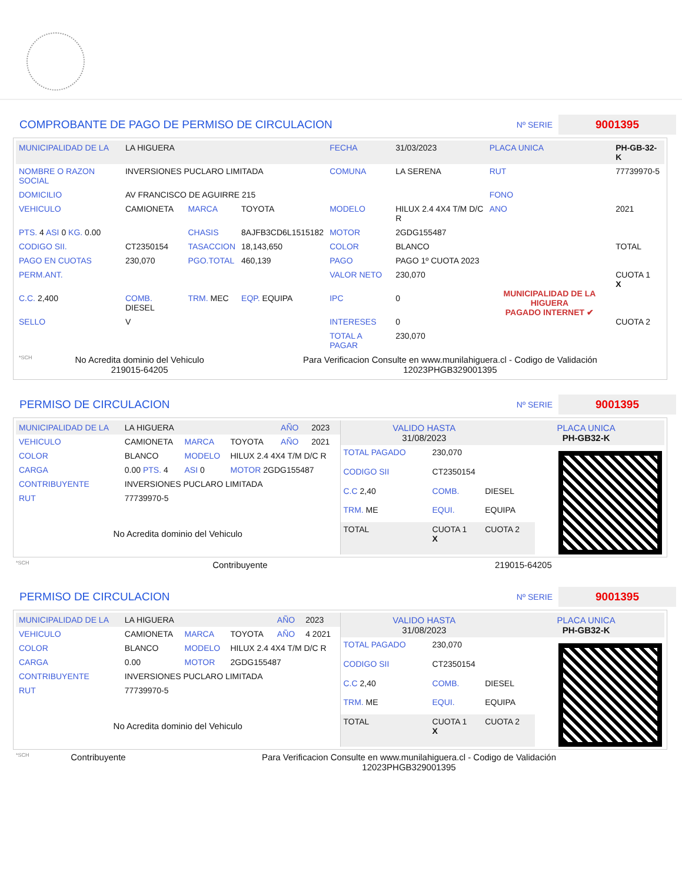COMPROBANTE DE PAGO DE PERMISO DE CIRCULACION
Nº SERIE 9001395
| MUNICIPALIDAD DE LA | LA HIGUERA | | | FECHA | 31/03/2023 | PLACA UNICA | PH-GB-32-K |
| NOMBRE O RAZON SOCIAL | INVERSIONES PUCLARO LIMITADA | | | COMUNA | LA SERENA | RUT | 77739970-5 |
| DOMICILIO | AV FRANCISCO DE AGUIRRE 215 | | | | | FONO | |
| VEHICULO | CAMIONETA | MARCA | TOYOTA | MODELO | HILUX 2.4 4X4 T/M D/C R | ANO | 2021 |
| PTS. 4 ASI 0 KG. 0.00 | | CHASIS | 8AJFB3CD6L1515182 | MOTOR | 2GDG155487 | | |
| CODIGO SII. | CT2350154 | TASACCION | 18,143,650 | COLOR | BLANCO | | TOTAL |
| PAGO EN CUOTAS | 230,070 | PGO.TOTAL | 460,139 | PAGO | PAGO 1º CUOTA 2023 | MUNICIPALIDAD DE LA HIGUERA PAGADO INTERNET ✔ | |
| PERM.ANT. | | | | VALOR NETO | 230,070 | | CUOTA 1 X |
| C.C. 2,400 | COMB. DIESEL | TRM. MEC | EQP. EQUIPA | IPC | 0 | | |
| SELLO | V | | | INTERESES | 0 | | CUOTA 2 |
| | | | | TOTAL A PAGAR | 230,070 | | |
| *SCH | No Acredita dominio del Vehiculo 219015-64205 | Para Verificacion Consulte en www.munilahiguera.cl - Codigo de Validación 12023PHGB329001395 |
PERMISO DE CIRCULACION
Nº SERIE 9001395
| MUNICIPALIDAD DE LA | LA HIGUERA | | | AÑO | 2023 |
| VEHICULO | CAMIONETA | MARCA | TOYOTA | AÑO | 2021 |
| COLOR | BLANCO | MODELO | HILUX 2.4 4X4 T/M D/C R | | |
| CARGA | 0.00 PTS. 4 | ASI 0 | MOTOR 2GDG155487 | | |
| CONTRIBUYENTE | INVERSIONES PUCLARO LIMITADA | | | | |
| RUT | 77739970-5 | | | | |
| No Acredita dominio del Vehiculo | | | | | |
| VALIDO HASTA 31/08/2023 | PLACA UNICA PH-GB32-K |
| TOTAL PAGADO | 230,070 | |
| CODIGO SII | CT2350154 | |
| C.C 2,40 | COMB. | DIESEL |
| TRM. ME | EQUI. | EQUIPA |
| TOTAL | CUOTA 1 X | CUOTA 2 |
| *SCH | Contribuyente | 219015-64205 |
PERMISO DE CIRCULACION
Nº SERIE 9001395
| MUNICIPALIDAD DE LA | LA HIGUERA | | | AÑO | 2023 |
| VEHICULO | CAMIONETA | MARCA | TOYOTA | AÑO | 4 2021 |
| COLOR | BLANCO | MODELO | HILUX 2.4 4X4 T/M D/C R | | |
| CARGA | 0.00 | MOTOR | 2GDG155487 | | |
| CONTRIBUYENTE | INVERSIONES PUCLARO LIMITADA | | | | |
| RUT | 77739970-5 | | | | |
| No Acredita dominio del Vehiculo | | | | | |
| VALIDO HASTA 31/08/2023 | PLACA UNICA PH-GB32-K |
| TOTAL PAGADO | 230,070 | |
| CODIGO SII | CT2350154 | |
| C.C 2,40 | COMB. | DIESEL |
| TRM. ME | EQUI. | EQUIPA |
| TOTAL | CUOTA 1 X | CUOTA 2 |
| *SCH | Contribuyente | Para Verificacion Consulte en www.munilahiguera.cl - Codigo de Validación 12023PHGB329001395 |